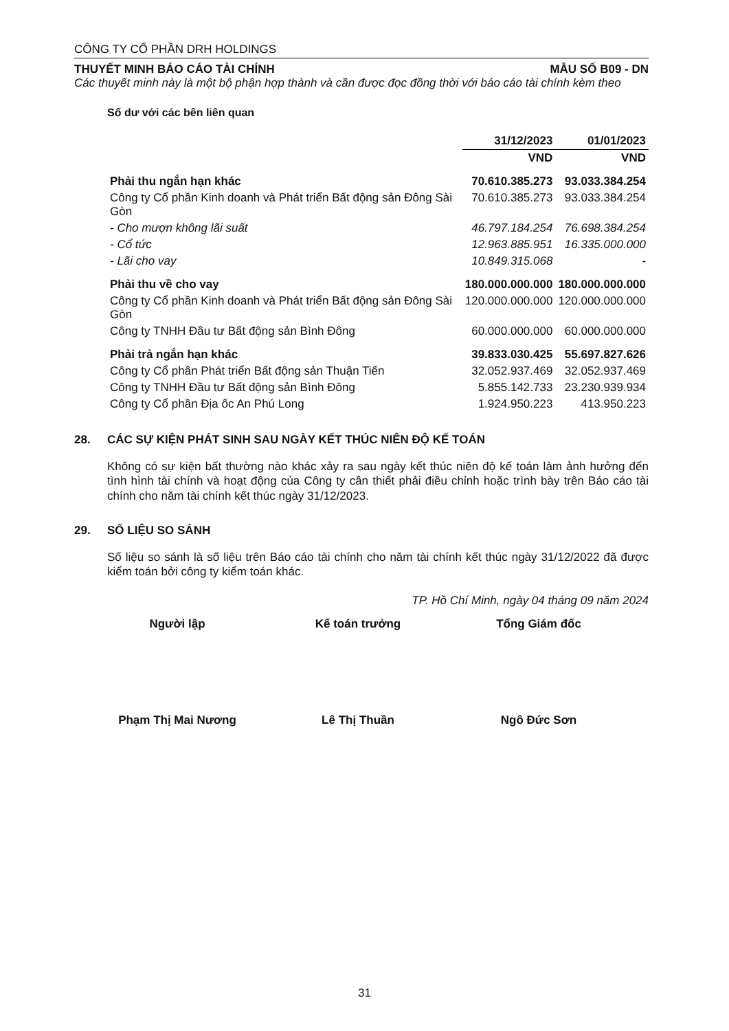CÔNG TY CỔ PHẦN DRH HOLDINGS
THUYẾT MINH BÁO CÁO TÀI CHÍNH MẪU SỐ B09 - DN
Các thuyết minh này là một bộ phận hợp thành và cần được đọc đồng thời với báo cáo tài chính kèm theo
Số dư với các bên liên quan
| | 31/12/2023 | 01/01/2023 |
| | VND | VND |
| Phải thu ngắn hạn khác | 70.610.385.273 | 93.033.384.254 |
| Công ty Cổ phần Kinh doanh và Phát triển Bất động sản Đông Sài Gòn | 70.610.385.273 | 93.033.384.254 |
| - Cho mượn không lãi suất | 46.797.184.254 | 76.698.384.254 |
| - Cổ tức | 12.963.885.951 | 16.335.000.000 |
| - Lãi cho vay | 10.849.315.068 | - |
| Phải thu về cho vay | 180.000.000.000 | 180.000.000.000 |
| Công ty Cổ phần Kinh doanh và Phát triển Bất động sản Đông Sài Gòn | 120.000.000.000 | 120.000.000.000 |
| Công ty TNHH Đầu tư Bất động sản Bình Đông | 60.000.000.000 | 60.000.000.000 |
| Phải trả ngắn hạn khác | 39.833.030.425 | 55.697.827.626 |
| Công ty Cổ phần Phát triển Bất động sản Thuận Tiến | 32.052.937.469 | 32.052.937.469 |
| Công ty TNHH Đầu tư Bất động sản Bình Đông | 5.855.142.733 | 23.230.939.934 |
| Công ty Cổ phần Địa ốc An Phú Long | 1.924.950.223 | 413.950.223 |
28. CÁC SỰ KIỆN PHÁT SINH SAU NGÀY KẾT THÚC NIÊN ĐỘ KẾ TOÁN
Không có sự kiện bất thường nào khác xảy ra sau ngày kết thúc niên độ kế toán làm ảnh hưởng đến tình hình tài chính và hoạt động của Công ty cần thiết phải điều chỉnh hoặc trình bày trên Báo cáo tài chính cho năm tài chính kết thúc ngày 31/12/2023.
29. SỐ LIỆU SO SÁNH
Số liệu so sánh là số liệu trên Báo cáo tài chính cho năm tài chính kết thúc ngày 31/12/2022 đã được kiểm toán bởi công ty kiểm toán khác.
TP. Hồ Chí Minh, ngày 04 tháng 09 năm 2024
Người lập Kế toán trưởng Tổng Giám đốc
Phạm Thị Mai Nương Lê Thị Thuần Ngô Đức Sơn
31